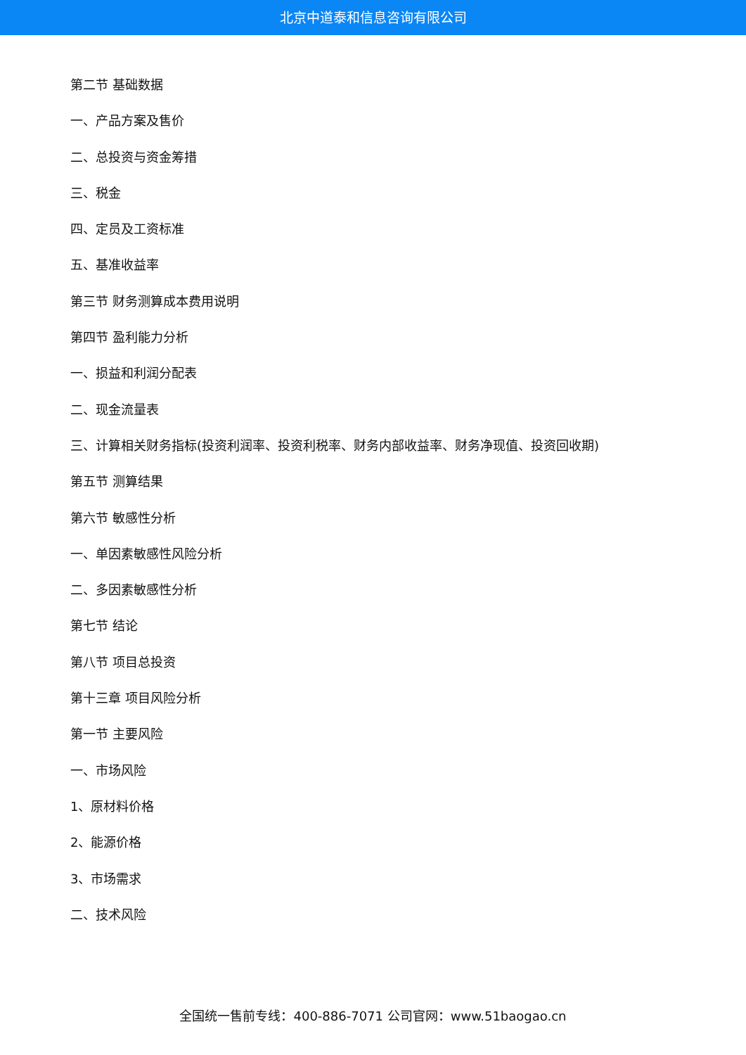北京中道泰和信息咨询有限公司
第二节 基础数据
一、产品方案及售价
二、总投资与资金筹措
三、税金
四、定员及工资标准
五、基准收益率
第三节 财务测算成本费用说明
第四节 盈利能力分析
一、损益和利润分配表
二、现金流量表
三、计算相关财务指标(投资利润率、投资利税率、财务内部收益率、财务净现值、投资回收期)
第五节 测算结果
第六节 敏感性分析
一、单因素敏感性风险分析
二、多因素敏感性分析
第七节 结论
第八节 项目总投资
第十三章 项目风险分析
第一节 主要风险
一、市场风险
1、原材料价格
2、能源价格
3、市场需求
二、技术风险
全国统一售前专线：400-886-7071 公司官网：www.51baogao.cn